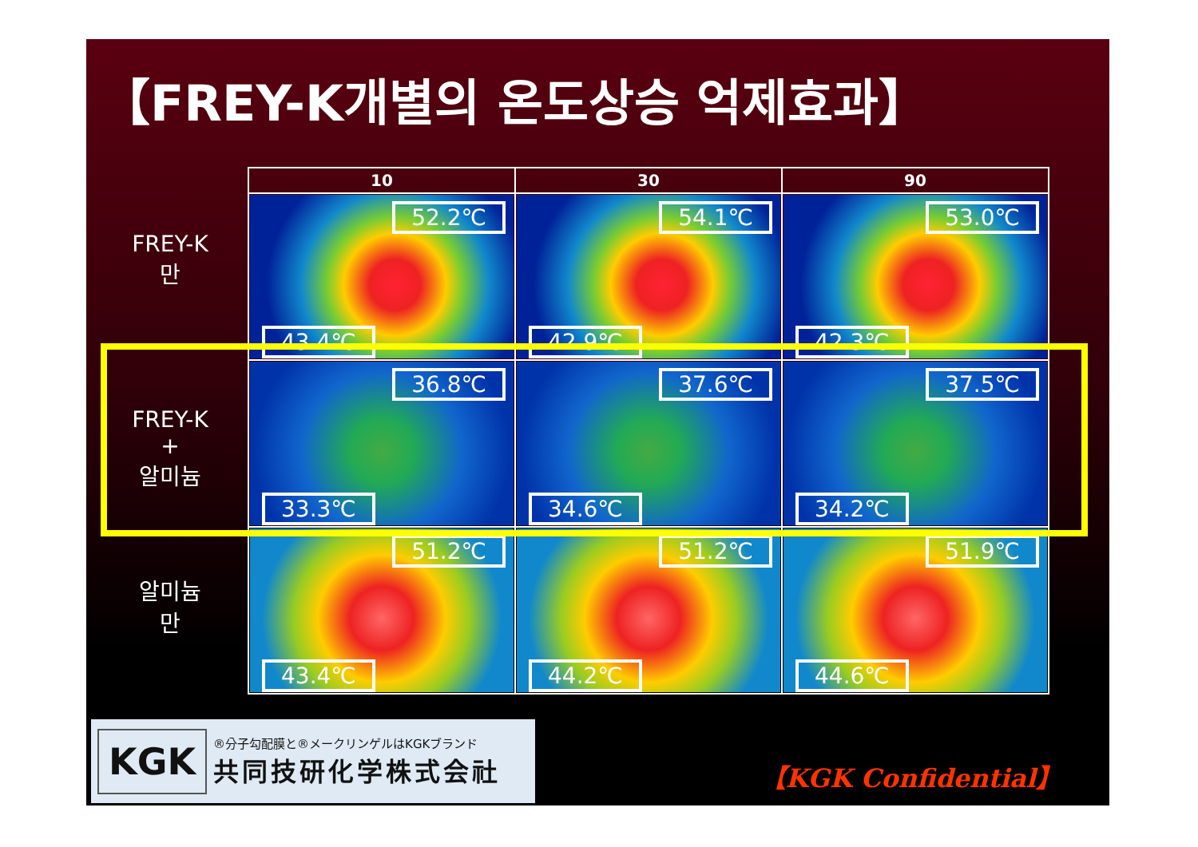【FREY-K개별의 온도상승 억제효과】
FREY-K
만
FREY-K
+
알미늄
알미늄
만
| 10 | 30 | 90 |
| --- | --- | --- |
| 52.2℃ 43.4℃ | 54.1℃ 42.9℃ | 53.0℃ 42.3℃ |
| 36.8℃ 33.3℃ | 37.6℃ 34.6℃ | 37.5℃ 34.2℃ |
| 51.2℃ 43.4℃ | 51.2℃ 44.2℃ | 51.9℃ 44.6℃ |
KGK
®分子勾配膜と®メークリンゲルはKGKブランド
共同技研化学株式会社
【KGK Confidential】